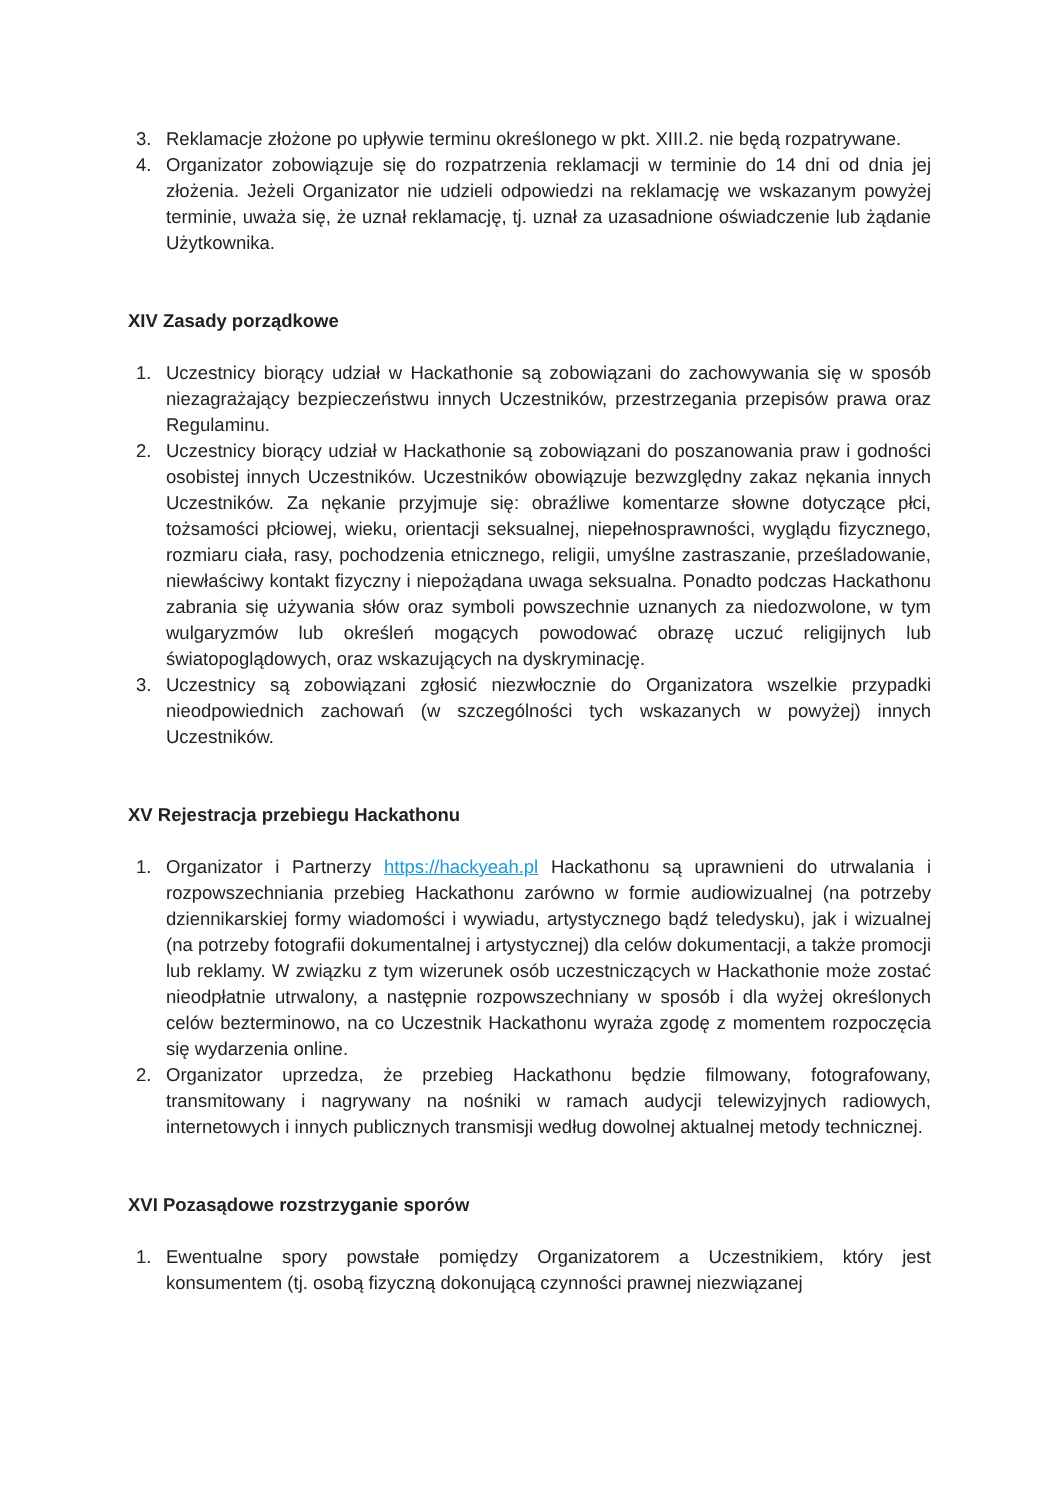3. Reklamacje złożone po upływie terminu określonego w pkt. XIII.2. nie będą rozpatrywane.
4. Organizator zobowiązuje się do rozpatrzenia reklamacji w terminie do 14 dni od dnia jej złożenia. Jeżeli Organizator nie udzieli odpowiedzi na reklamację we wskazanym powyżej terminie, uważa się, że uznał reklamację, tj. uznał za uzasadnione oświadczenie lub żądanie Użytkownika.
XIV Zasady porządkowe
1. Uczestnicy biorący udział w Hackathonie są zobowiązani do zachowywania się w sposób niezagrażający bezpieczeństwu innych Uczestników, przestrzegania przepisów prawa oraz Regulaminu.
2. Uczestnicy biorący udział w Hackathonie są zobowiązani do poszanowania praw i godności osobistej innych Uczestników. Uczestników obowiązuje bezwzględny zakaz nękania innych Uczestników. Za nękanie przyjmuje się: obraźliwe komentarze słowne dotyczące płci, tożsamości płciowej, wieku, orientacji seksualnej, niepełnosprawności, wyglądu fizycznego, rozmiaru ciała, rasy, pochodzenia etnicznego, religii, umyślne zastraszanie, prześladowanie, niewłaściwy kontakt fizyczny i niepożądana uwaga seksualna. Ponadto podczas Hackathonu zabrania się używania słów oraz symboli powszechnie uznanych za niedozwolone, w tym wulgaryzmów lub określeń mogących powodować obrazę uczuć religijnych lub światopoglądowych, oraz wskazujących na dyskryminację.
3. Uczestnicy są zobowiązani zgłosić niezwłocznie do Organizatora wszelkie przypadki nieodpowiednich zachowań (w szczególności tych wskazanych w powyżej) innych Uczestników.
XV Rejestracja przebiegu Hackathonu
1. Organizator i Partnerzy https://hackyeah.pl Hackathonu są uprawnieni do utrwalania i rozpowszechniania przebieg Hackathonu zarówno w formie audiowizualnej (na potrzeby dziennikarskiej formy wiadomości i wywiadu, artystycznego bądź teledysku), jak i wizualnej (na potrzeby fotografii dokumentalnej i artystycznej) dla celów dokumentacji, a także promocji lub reklamy. W związku z tym wizerunek osób uczestniczących w Hackathonie może zostać nieodpłatnie utrwalony, a następnie rozpowszechniany w sposób i dla wyżej określonych celów bezterminowo, na co Uczestnik Hackathonu wyraża zgodę z momentem rozpoczęcia się wydarzenia online.
2. Organizator uprzedza, że przebieg Hackathonu będzie filmowany, fotografowany, transmitowany i nagrywany na nośniki w ramach audycji telewizyjnych radiowych, internetowych i innych publicznych transmisji według dowolnej aktualnej metody technicznej.
XVI Pozasądowe rozstrzyganie sporów
1. Ewentualne spory powstałe pomiędzy Organizatorem a Uczestnikiem, który jest konsumentem (tj. osobą fizyczną dokonującą czynności prawnej niezwiązanej